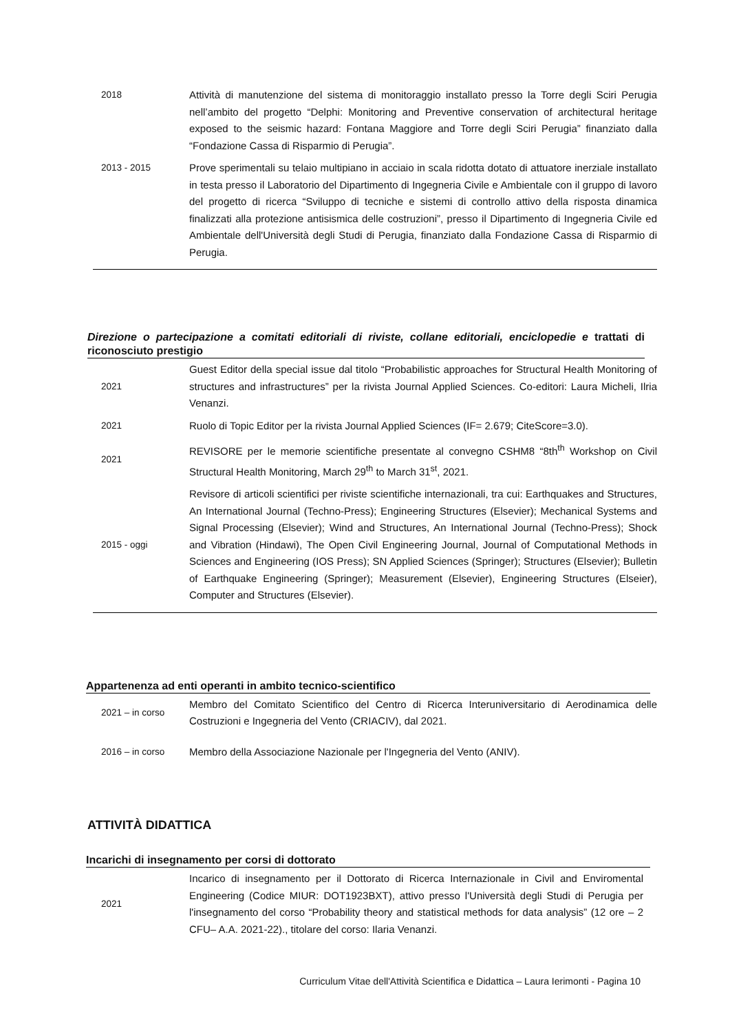| 2018 | Attività di manutenzione del sistema di monitoraggio installato presso la Torre degli Sciri Perugia nell’ambito del progetto “Delphi: Monitoring and Preventive conservation of architectural heritage exposed to the seismic hazard: Fontana Maggiore and Torre degli Sciri Perugia” finanziato dalla “Fondazione Cassa di Risparmio di Perugia”. |
| 2013 - 2015 | Prove sperimentali su telaio multipiano in acciaio in scala ridotta dotato di attuatore inerziale installato in testa presso il Laboratorio del Dipartimento di Ingegneria Civile e Ambientale con il gruppo di lavoro del progetto di ricerca “Sviluppo di tecniche e sistemi di controllo attivo della risposta dinamica finalizzati alla protezione antisismica delle costruzioni”, presso il Dipartimento di Ingegneria Civile ed Ambientale dell'Università degli Studi di Perugia, finanziato dalla Fondazione Cassa di Risparmio di Perugia. |
Direzione o partecipazione a comitati editoriali di riviste, collane editoriali, enciclopedie e trattati di riconosciuto prestigio
| 2021 | Guest Editor della special issue dal titolo “Probabilistic approaches for Structural Health Monitoring of structures and infrastructures” per la rivista Journal Applied Sciences. Co-editori: Laura Micheli, Ilria Venanzi. |
| 2021 | Ruolo di Topic Editor per la rivista Journal Applied Sciences (IF= 2.679; CiteScore=3.0). |
| 2021 | REVISORE per le memorie scientifiche presentate al convegno CSHM8 “8th<sup>th</sup> Workshop on Civil Structural Health Monitoring, March 29<sup>th</sup> to March 31<sup>st</sup>, 2021. |
| 2015 - oggi | Revisore di articoli scientifici per riviste scientifiche internazionali, tra cui: Earthquakes and Structures, An International Journal (Techno-Press); Engineering Structures (Elsevier); Mechanical Systems and Signal Processing (Elsevier); Wind and Structures, An International Journal (Techno-Press); Shock and Vibration (Hindawi), The Open Civil Engineering Journal, Journal of Computational Methods in Sciences and Engineering (IOS Press); SN Applied Sciences (Springer); Structures (Elsevier); Bulletin of Earthquake Engineering (Springer); Measurement (Elsevier), Engineering Structures (Elseier), Computer and Structures (Elsevier). |
Appartenenza ad enti operanti in ambito tecnico-scientifico
| 2021 – in corso | Membro del Comitato Scientifico del Centro di Ricerca Interuniversitario di Aerodinamica delle Costruzioni e Ingegneria del Vento (CRIACIV), dal 2021. |
| 2016 – in corso | Membro della Associazione Nazionale per l'Ingegneria del Vento (ANIV). |
ATTIVITÀ DIDATTICA
Incarichi di insegnamento per corsi di dottorato
| 2021 | Incarico di insegnamento per il Dottorato di Ricerca Internazionale in Civil and Enviromental Engineering (Codice MIUR: DOT1923BXT), attivo presso l'Università degli Studi di Perugia per l'insegnamento del corso “Probability theory and statistical methods for data analysis” (12 ore – 2 CFU– A.A. 2021-22)., titolare del corso: Ilaria Venanzi. |
Curriculum Vitae dell'Attività Scientifica e Didattica – Laura Ierimonti - Pagina 10